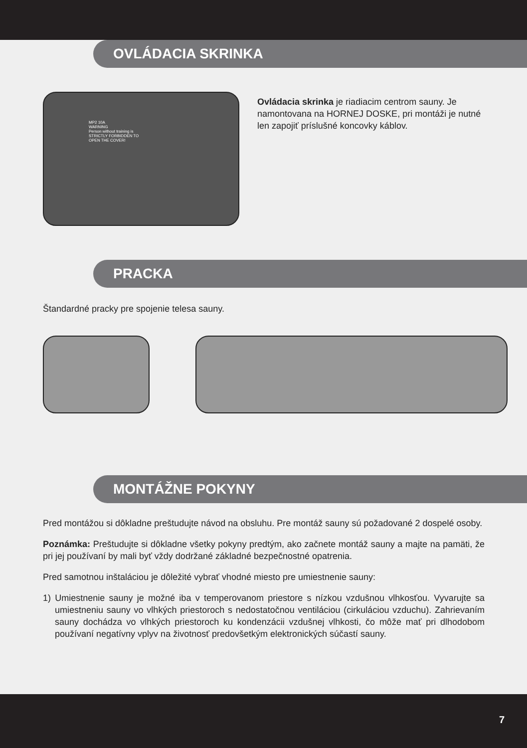OVLÁDACIA SKRINKA
MP2 10A
WARNING
Person without training is
STRICTLY FORBIDDEN TO
OPEN THE COVER!
Ovládacia skrinka je riadiacim centrom sauny. Je namontovana na HORNEJ DOSKE, pri montáži je nutné len zapojiť príslušné koncovky káblov.
PRACKA
Štandardné pracky pre spojenie telesa sauny.
MONTÁŽNE POKYNY
Pred montážou si dôkladne preštudujte návod na obsluhu. Pre montáž sauny sú požadované 2 dospelé osoby.
Poznámka: Preštudujte si dôkladne všetky pokyny predtým, ako začnete montáž sauny a majte na pamäti, že pri jej používaní by mali byť vždy dodržané základné bezpečnostné opatrenia.
Pred samotnou inštaláciou je dôležité vybrať vhodné miesto pre umiestnenie sauny:
1) Umiestnenie sauny je možné iba v temperovanom priestore s nízkou vzdušnou vlhkosťou. Vyvarujte sa umiestneniu sauny vo vlhkých priestoroch s nedostatočnou ventiláciou (cirkuláciou vzduchu). Zahrievaním sauny dochádza vo vlhkých priestoroch ku kondenzácii vzdušnej vlhkosti, čo môže mať pri dlhodobom používaní negatívny vplyv na životnosť predovšetkým elektronických súčastí sauny.
7